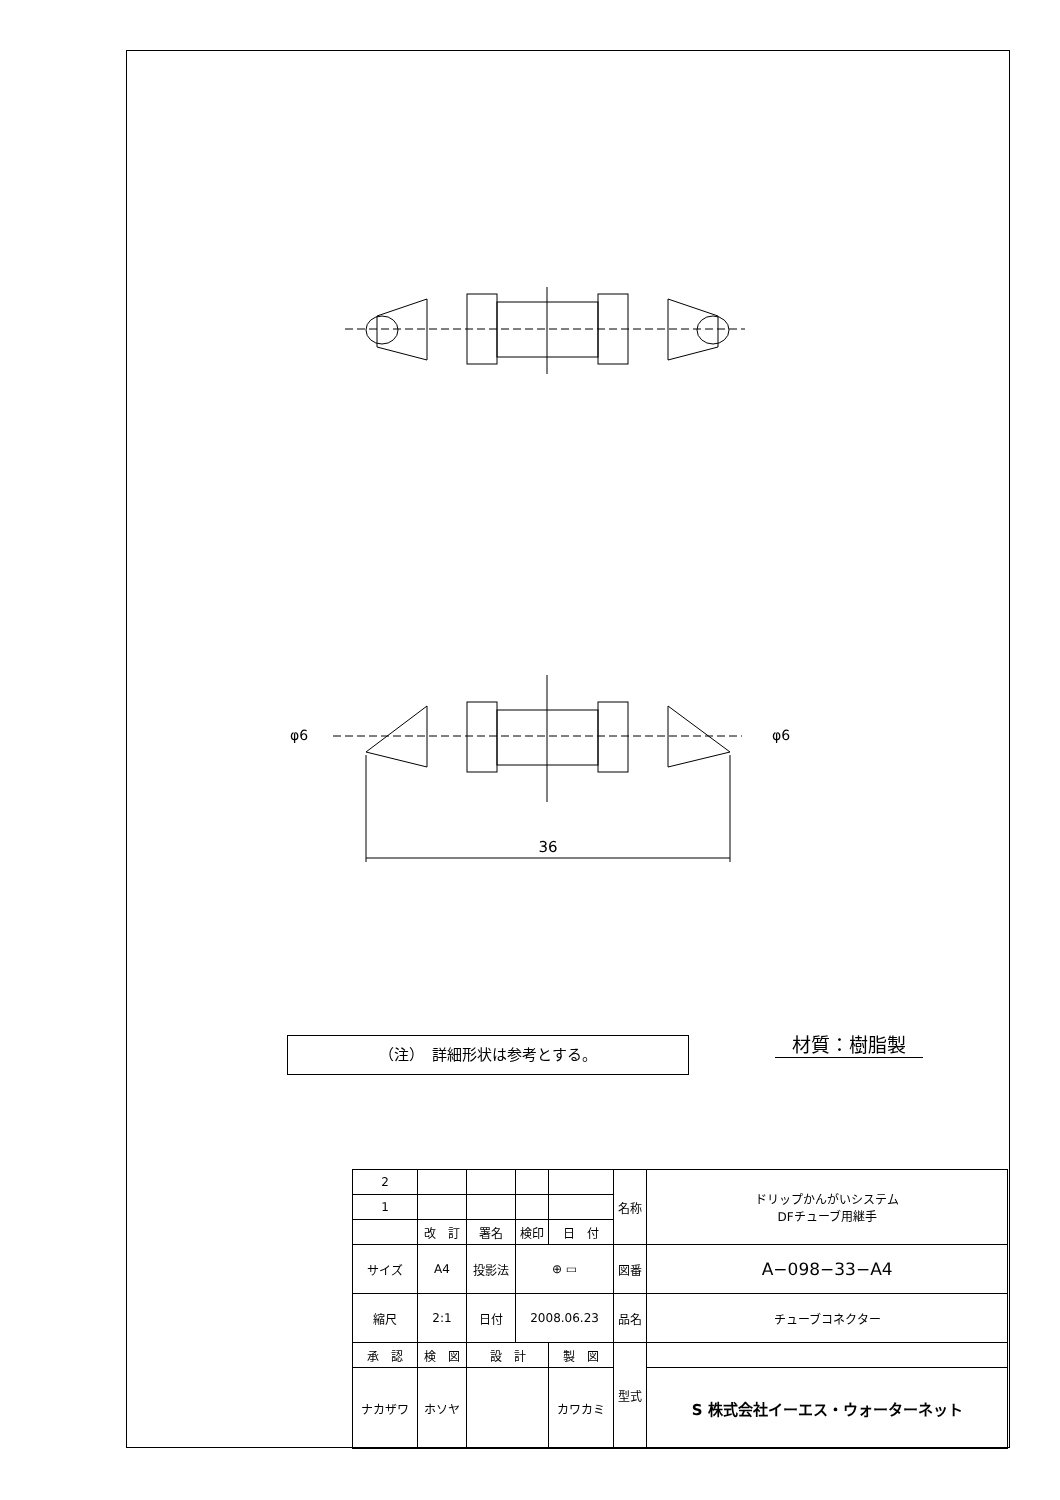36
φ6
φ6
（注）　詳細形状は参考とする。 材質：樹脂製
| 2 | | | | | | 名称 | ドリップかんがいシステム DFチューブ用継手 |
| 1 | | | | | | | |
| | 改 訂 | | 署名 | 検印 | 日 付 | | |
| サイズ | A4 | | 投影法 | ⊕ ▭ | | 図番 | A−098−33−A4 |
| 縮尺 | 2:1 | | 日付 | 2008.06.23 | | 品名 | チューブコネクター |
| 承 認 | | 検 図 | 設 計 | | 製 図 | 型式 | |
| ナカザワ | | ホソヤ | | | カワカミ | | S 株式会社イーエス・ウォーターネット |